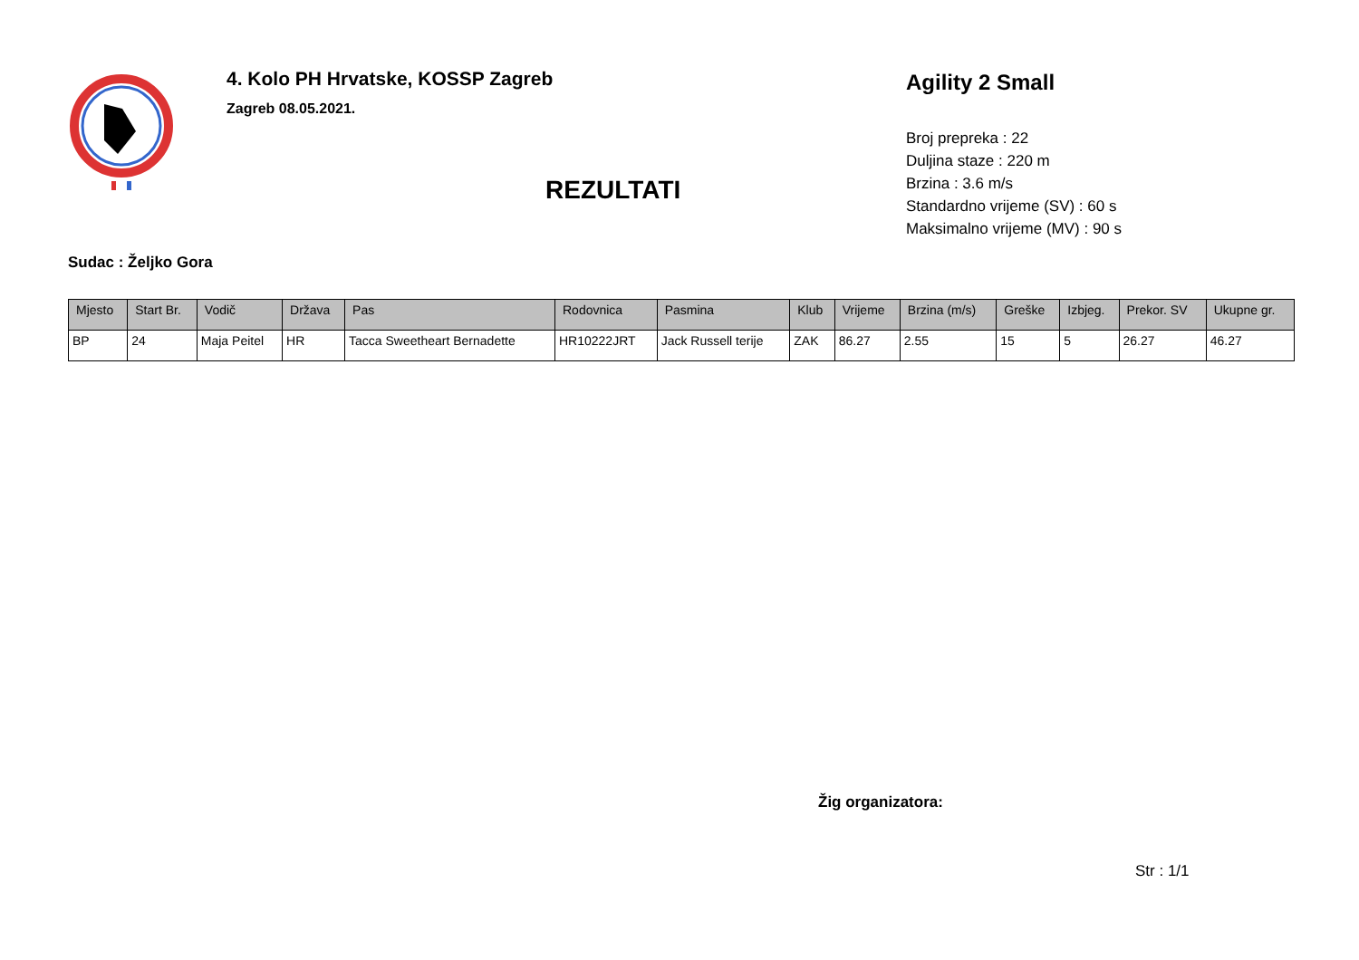4. Kolo PH Hrvatske, KOSSP Zagreb
Zagreb 08.05.2021.
REZULTATI
Agility 2 Small
Broj prepreka : 22
Duljina staze : 220 m
Brzina : 3.6 m/s
Standardno vrijeme (SV) : 60 s
Maksimalno vrijeme (MV) : 90 s
Sudac : Željko Gora
| Mjesto | Start Br. | Vodič | Država | Pas | Rodovnica | Pasmina | Klub | Vrijeme | Brzina (m/s) | Greške | Izbjeg. | Prekor. SV | Ukupne gr. |
| --- | --- | --- | --- | --- | --- | --- | --- | --- | --- | --- | --- | --- | --- |
| BP | 24 | Maja Peitel | HR | Tacca Sweetheart Bernadette | HR10222JRT | Jack Russell terije | ZAK | 86.27 | 2.55 | 15 | 5 | 26.27 | 46.27 |
Žig organizatora:
Str : 1/1